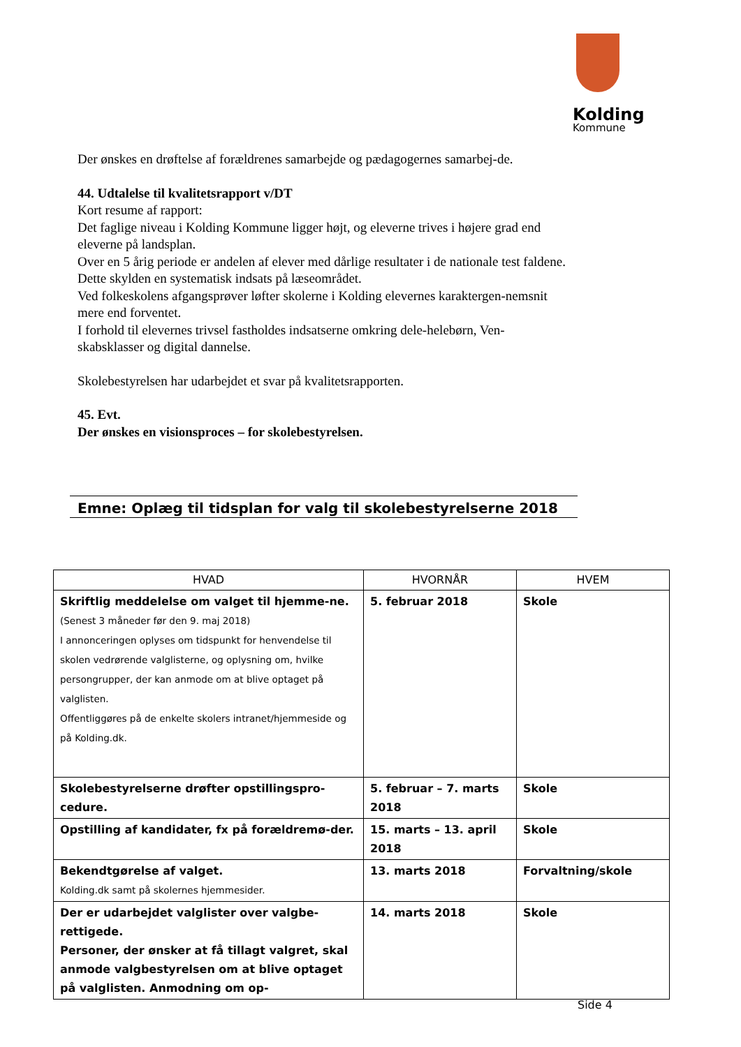Kolding
Kommune
Der ønskes en drøftelse af forældrenes samarbejde og pædagogernes samarbej-de.
44. Udtalelse til kvalitetsrapport v/DT
Kort resume af rapport:
Det faglige niveau i Kolding Kommune ligger højt, og eleverne trives i højere grad end eleverne på landsplan.
Over en 5 årig periode er andelen af elever med dårlige resultater i de nationale test faldene. Dette skylden en systematisk indsats på læseområdet.
Ved folkeskolens afgangsprøver løfter skolerne i Kolding elevernes karaktergen-nemsnit mere end forventet.
I forhold til elevernes trivsel fastholdes indsatserne omkring dele-helebørn, Ven-skabsklasser og digital dannelse.
Skolebestyrelsen har udarbejdet et svar på kvalitetsrapporten.
45. Evt.
Der ønskes en visionsproces – for skolebestyrelsen.
Emne: Oplæg til tidsplan for valg til skolebestyrelserne 2018
| HVAD | HVORNÅR | HVEM |
| --- | --- | --- |
| Skriftlig meddelelse om valget til hjemme-ne. (Senest 3 måneder før den 9. maj 2018) I annonceringen oplyses om tidspunkt for henvendelse til skolen vedrørende valglisterne, og oplysning om, hvilke persongrupper, der kan anmode om at blive optaget på valglisten. Offentliggøres på de enkelte skolers intranet/hjemmeside og på Kolding.dk. | 5. februar 2018 | Skole |
| Skolebestyrelserne drøfter opstillingspro-cedure. | 5. februar – 7. marts 2018 | Skole |
| Opstilling af kandidater, fx på forældremø-der. | 15. marts – 13. april 2018 | Skole |
| Bekendtgørelse af valget. Kolding.dk samt på skolernes hjemmesider. | 13. marts 2018 | Forvaltning/skole |
| Der er udarbejdet valglister over valgbe-rettigede. Personer, der ønsker at få tillagt valgret, skal anmode valgbestyrelsen om at blive optaget på valglisten. Anmodning om op- | 14. marts 2018 | Skole |
Side 4